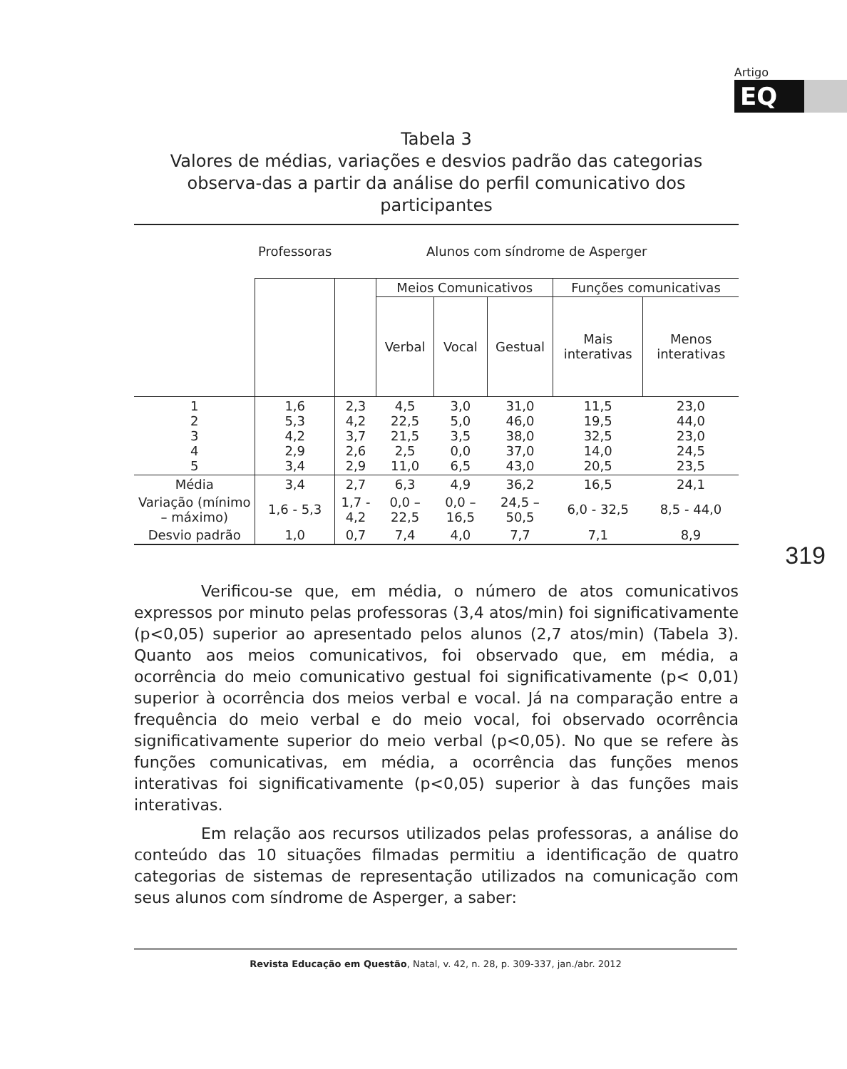Artigo
EQ
319
Tabela 3
Valores de médias, variações e desvios padrão das categorias observa-das a partir da análise do perfil comunicativo dos participantes
| | Professoras | Alunos com síndrome de Asperger | | | | | |
| --- | --- | --- | --- | --- | --- | --- | --- |
| | | | Meios Comunicativos | | | Funções comunicativas | |
| | | | Verbal | Vocal | Gestual | Mais interativas | Menos interativas |
| 1 2 3 4 5 | 1,6 5,3 4,2 2,9 3,4 | 2,3 4,2 3,7 2,6 2,9 | 4,5 22,5 21,5 2,5 11,0 | 3,0 5,0 3,5 0,0 6,5 | 31,0 46,0 38,0 37,0 43,0 | 11,5 19,5 32,5 14,0 20,5 | 23,0 44,0 23,0 24,5 23,5 |
| Média | 3,4 | 2,7 | 6,3 | 4,9 | 36,2 | 16,5 | 24,1 |
| Variação (mínimo – máximo) | 1,6 - 5,3 | 1,7 - 4,2 | 0,0 – 22,5 | 0,0 – 16,5 | 24,5 – 50,5 | 6,0 - 32,5 | 8,5 - 44,0 |
| Desvio padrão | 1,0 | 0,7 | 7,4 | 4,0 | 7,7 | 7,1 | 8,9 |
Verificou-se que, em média, o número de atos comunicativos expressos por minuto pelas professoras (3,4 atos/min) foi significativamente (p<0,05) superior ao apresentado pelos alunos (2,7 atos/min) (Tabela 3). Quanto aos meios comunicativos, foi observado que, em média, a ocorrência do meio comunicativo gestual foi significativamente (p< 0,01) superior à ocorrência dos meios verbal e vocal. Já na comparação entre a frequência do meio verbal e do meio vocal, foi observado ocorrência significativamente superior do meio verbal (p<0,05). No que se refere às funções comunicativas, em média, a ocorrência das funções menos interativas foi significativamente (p<0,05) superior à das funções mais interativas.
Em relação aos recursos utilizados pelas professoras, a análise do conteúdo das 10 situações filmadas permitiu a identificação de quatro categorias de sistemas de representação utilizados na comunicação com seus alunos com síndrome de Asperger, a saber:
Revista Educação em Questão, Natal, v. 42, n. 28, p. 309-337, jan./abr. 2012